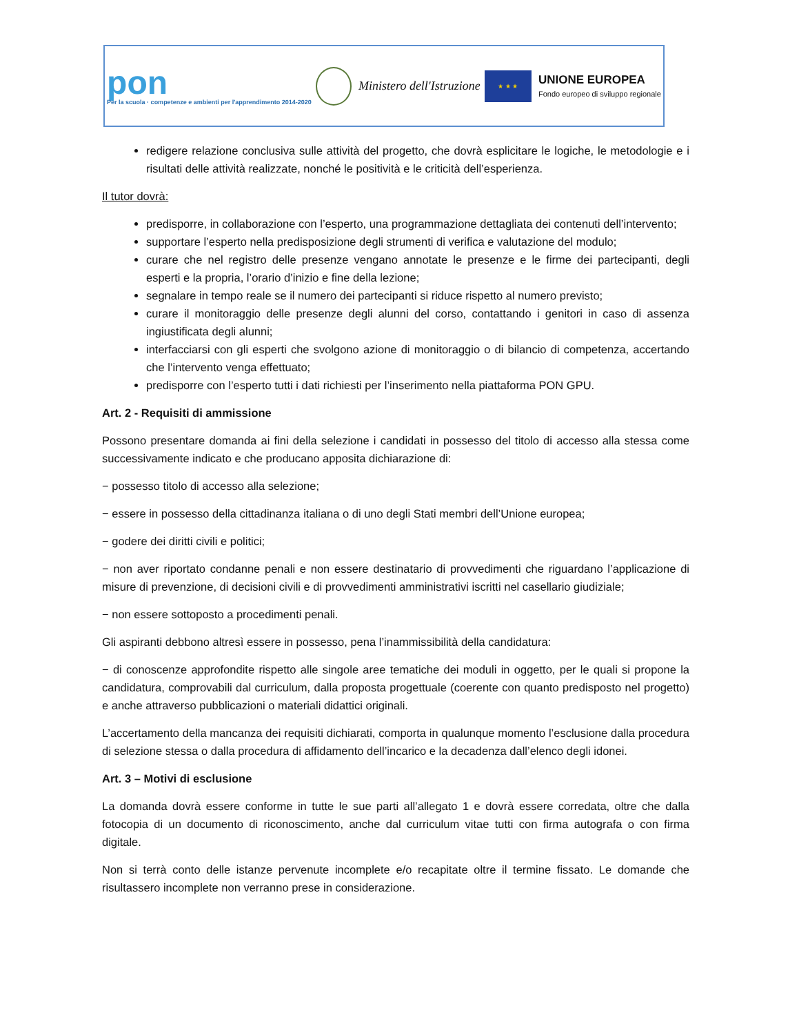pon
Per la scuola · competenze e ambienti per l'apprendimento 2014-2020
Ministero dell'Istruzione
★ ★ ★
UNIONE EUROPEA
Fondo europeo di sviluppo regionale
redigere relazione conclusiva sulle attività del progetto, che dovrà esplicitare le logiche, le metodologie e i risultati delle attività realizzate, nonché le positività e le criticità dell’esperienza.
Il tutor dovrà:
predisporre, in collaborazione con l’esperto, una programmazione dettagliata dei contenuti dell’intervento;
supportare l’esperto nella predisposizione degli strumenti di verifica e valutazione del modulo;
curare che nel registro delle presenze vengano annotate le presenze e le firme dei partecipanti, degli esperti e la propria, l’orario d’inizio e fine della lezione;
segnalare in tempo reale se il numero dei partecipanti si riduce rispetto al numero previsto;
curare il monitoraggio delle presenze degli alunni del corso, contattando i genitori in caso di assenza ingiustificata degli alunni;
interfacciarsi con gli esperti che svolgono azione di monitoraggio o di bilancio di competenza, accertando che l’intervento venga effettuato;
predisporre con l’esperto tutti i dati richiesti per l’inserimento nella piattaforma PON GPU.
Art. 2 - Requisiti di ammissione
Possono presentare domanda ai fini della selezione i candidati in possesso del titolo di accesso alla stessa come successivamente indicato e che producano apposita dichiarazione di:
− possesso titolo di accesso alla selezione;
− essere in possesso della cittadinanza italiana o di uno degli Stati membri dell’Unione europea;
− godere dei diritti civili e politici;
− non aver riportato condanne penali e non essere destinatario di provvedimenti che riguardano l’applicazione di misure di prevenzione, di decisioni civili e di provvedimenti amministrativi iscritti nel casellario giudiziale;
− non essere sottoposto a procedimenti penali.
Gli aspiranti debbono altresì essere in possesso, pena l’inammissibilità della candidatura:
− di conoscenze approfondite rispetto alle singole aree tematiche dei moduli in oggetto, per le quali si propone la candidatura, comprovabili dal curriculum, dalla proposta progettuale (coerente con quanto predisposto nel progetto) e anche attraverso pubblicazioni o materiali didattici originali.
L’accertamento della mancanza dei requisiti dichiarati, comporta in qualunque momento l’esclusione dalla procedura di selezione stessa o dalla procedura di affidamento dell’incarico e la decadenza dall’elenco degli idonei.
Art. 3 – Motivi di esclusione
La domanda dovrà essere conforme in tutte le sue parti all’allegato 1 e dovrà essere corredata, oltre che dalla fotocopia di un documento di riconoscimento, anche dal curriculum vitae tutti con firma autografa o con firma digitale.
Non si terrà conto delle istanze pervenute incomplete e/o recapitate oltre il termine fissato. Le domande che risultassero incomplete non verranno prese in considerazione.